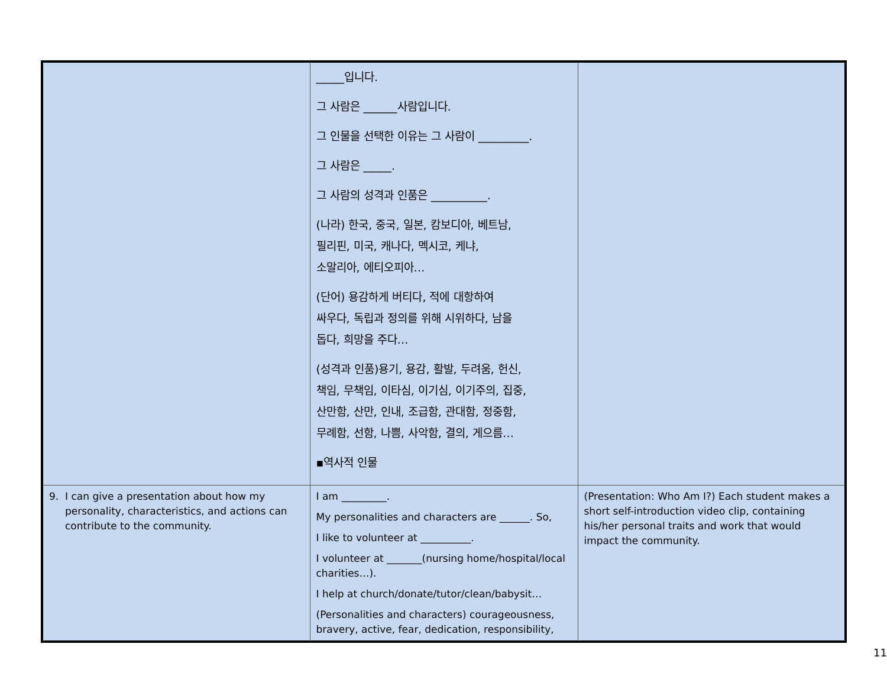| | _____입니다. 그 사람은 ______사람입니다. 그 인물을 선택한 이유는 그 사람이 _________. 그 사람은 _____. 그 사람의 성격과 인품은 __________. (나라) 한국, 중국, 일본, 캄보디아, 베트남, 필리핀, 미국, 캐나다, 멕시코, 케냐, 소말리아, 에티오피아… (단어) 용감하게 버티다, 적에 대항하여 싸우다, 독립과 정의를 위해 시위하다, 남을 돕다, 희망을 주다… (성격과 인품)용기, 용감, 활발, 두려움, 헌신, 책임, 무책임, 이타심, 이기심, 이기주의, 집중, 산만함, 산만, 인내, 조급함, 관대함, 정중함, 무례함, 선함, 나쁨, 사악함, 결의, 게으름… ▪역사적 인물 | |
| 9. I can give a presentation about how my personality, characteristics, and actions can contribute to the community. | I am _________. My personalities and characters are ______. So, I like to volunteer at __________. I volunteer at _______(nursing home/hospital/local charities…). I help at church/donate/tutor/clean/babysit… (Personalities and characters) courageousness, bravery, active, fear, dedication, responsibility, | (Presentation: Who Am I?) Each student makes a short self-introduction video clip, containing his/her personal traits and work that would impact the community. |
11